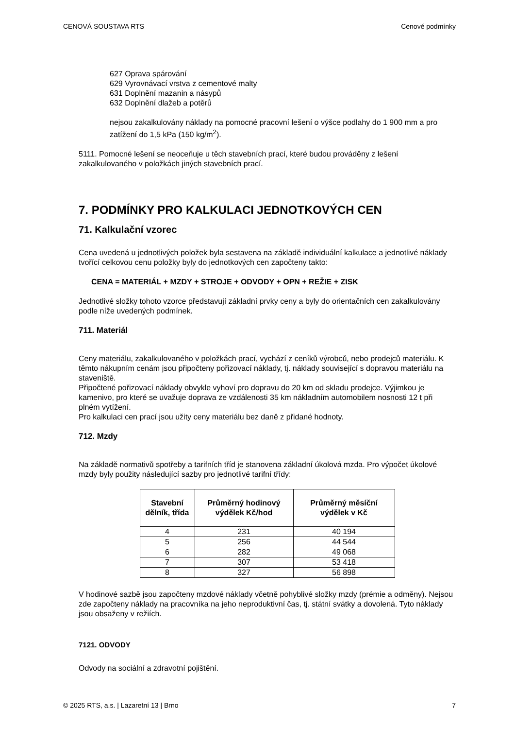CENOVÁ SOUSTAVA RTS Cenové podmínky
627 Oprava spárování
629 Vyrovnávací vrstva z cementové malty
631 Doplnění mazanin a násypů
632 Doplnění dlažeb a potěrů
nejsou zakalkulovány náklady na pomocné pracovní lešení o výšce podlahy do 1 900 mm a pro zatížení do 1,5 kPa (150 kg/m<sup>2</sup>).
5111. Pomocné lešení se neoceňuje u těch stavebních prací, které budou prováděny z lešení zakalkulovaného v položkách jiných stavebních prací.
7. PODMÍNKY PRO KALKULACI JEDNOTKOVÝCH CEN
71. Kalkulační vzorec
Cena uvedená u jednotlivých položek byla sestavena na základě individuální kalkulace a jednotlivé náklady tvořící celkovou cenu položky byly do jednotkových cen započteny takto:
CENA = MATERIÁL + MZDY + STROJE + ODVODY + OPN + REŽIE + ZISK
Jednotlivé složky tohoto vzorce představují základní prvky ceny a byly do orientačních cen zakalkulovány podle níže uvedených podmínek.
711. Materiál
Ceny materiálu, zakalkulovaného v položkách prací, vychází z ceníků výrobců, nebo prodejců materiálu. K těmto nákupním cenám jsou připočteny pořizovací náklady, tj. náklady související s dopravou materiálu na staveniště.
Připočtené pořizovací náklady obvykle vyhoví pro dopravu do 20 km od skladu prodejce. Výjimkou je kamenivo, pro které se uvažuje doprava ze vzdálenosti 35 km nákladním automobilem nosnosti 12 t při plném vytížení.
Pro kalkulaci cen prací jsou užity ceny materiálu bez daně z přidané hodnoty.
712. Mzdy
Na základě normativů spotřeby a tarifních tříd je stanovena základní úkolová mzda. Pro výpočet úkolové mzdy byly použity následující sazby pro jednotlivé tarifní třídy:
| Stavební dělník, třída | Průměrný hodinový výdělek Kč/hod | Průměrný měsíční výdělek v Kč |
| --- | --- | --- |
| 4 | 231 | 40 194 |
| 5 | 256 | 44 544 |
| 6 | 282 | 49 068 |
| 7 | 307 | 53 418 |
| 8 | 327 | 56 898 |
V hodinové sazbě jsou započteny mzdové náklady včetně pohyblivé složky mzdy (prémie a odměny). Nejsou zde započteny náklady na pracovníka na jeho neproduktivní čas, tj. státní svátky a dovolená. Tyto náklady jsou obsaženy v režiích.
7121. ODVODY
Odvody na sociální a zdravotní pojištění.
© 2025 RTS, a.s. | Lazaretní 13 | Brno 7